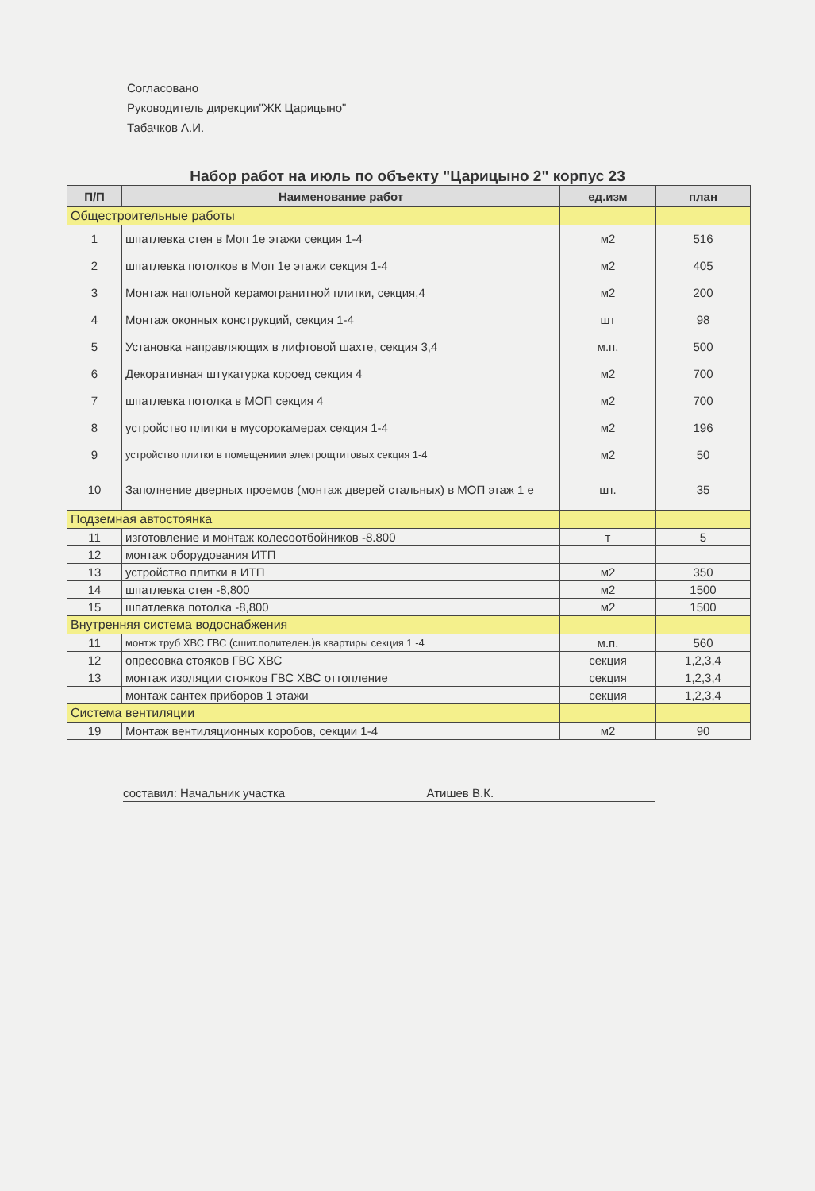Согласовано
Руководитель дирекции"ЖК Царицыно"
Табачков А.И.
Набор работ на июль по объекту "Царицыно 2" корпус 23
| П/П | Наименование работ | ед.изм | план |
| --- | --- | --- | --- |
| Общестроительные работы | | | |
| 1 | шпатлевка стен в Моп 1е этажи секция 1-4 | м2 | 516 |
| 2 | шпатлевка потолков в Моп 1е этажи секция 1-4 | м2 | 405 |
| 3 | Монтаж напольной керамогранитной плитки, секция,4 | м2 | 200 |
| 4 | Монтаж оконных конструкций, секция 1-4 | шт | 98 |
| 5 | Установка направляющих в лифтовой шахте, секция 3,4 | м.п. | 500 |
| 6 | Декоративная штукатурка короед секция 4 | м2 | 700 |
| 7 | шпатлевка потолка в МОП секция 4 | м2 | 700 |
| 8 | устройство плитки в мусорокамерах секция 1-4 | м2 | 196 |
| 9 | устройство плитки в помещениии электрощтитовых секция 1-4 | м2 | 50 |
| 10 | Заполнение дверных проемов (монтаж дверей стальных) в МОП этаж 1 е | шт. | 35 |
| Подземная автостоянка | | | |
| 11 | изготовление и монтаж колесоотбойников -8.800 | т | 5 |
| 12 | монтаж оборудования ИТП | | |
| 13 | устройство плитки в ИТП | м2 | 350 |
| 14 | шпатлевка стен -8,800 | м2 | 1500 |
| 15 | шпатлевка потолка -8,800 | м2 | 1500 |
| Внутренняя система водоснабжения | | | |
| 11 | монтж труб ХВС ГВС (сшит.полителен.)в квартиры секция 1 -4 | м.п. | 560 |
| 12 | опресовка стояков ГВС ХВС | секция | 1,2,3,4 |
| 13 | монтаж изоляции стояков ГВС ХВС оттопление | секция | 1,2,3,4 |
| | монтаж сантех приборов 1 этажи | секция | 1,2,3,4 |
| Система вентиляции | | | |
| 19 | Монтаж вентиляционных коробов, секции 1-4 | м2 | 90 |
составил: Начальник участка Атишев В.К.